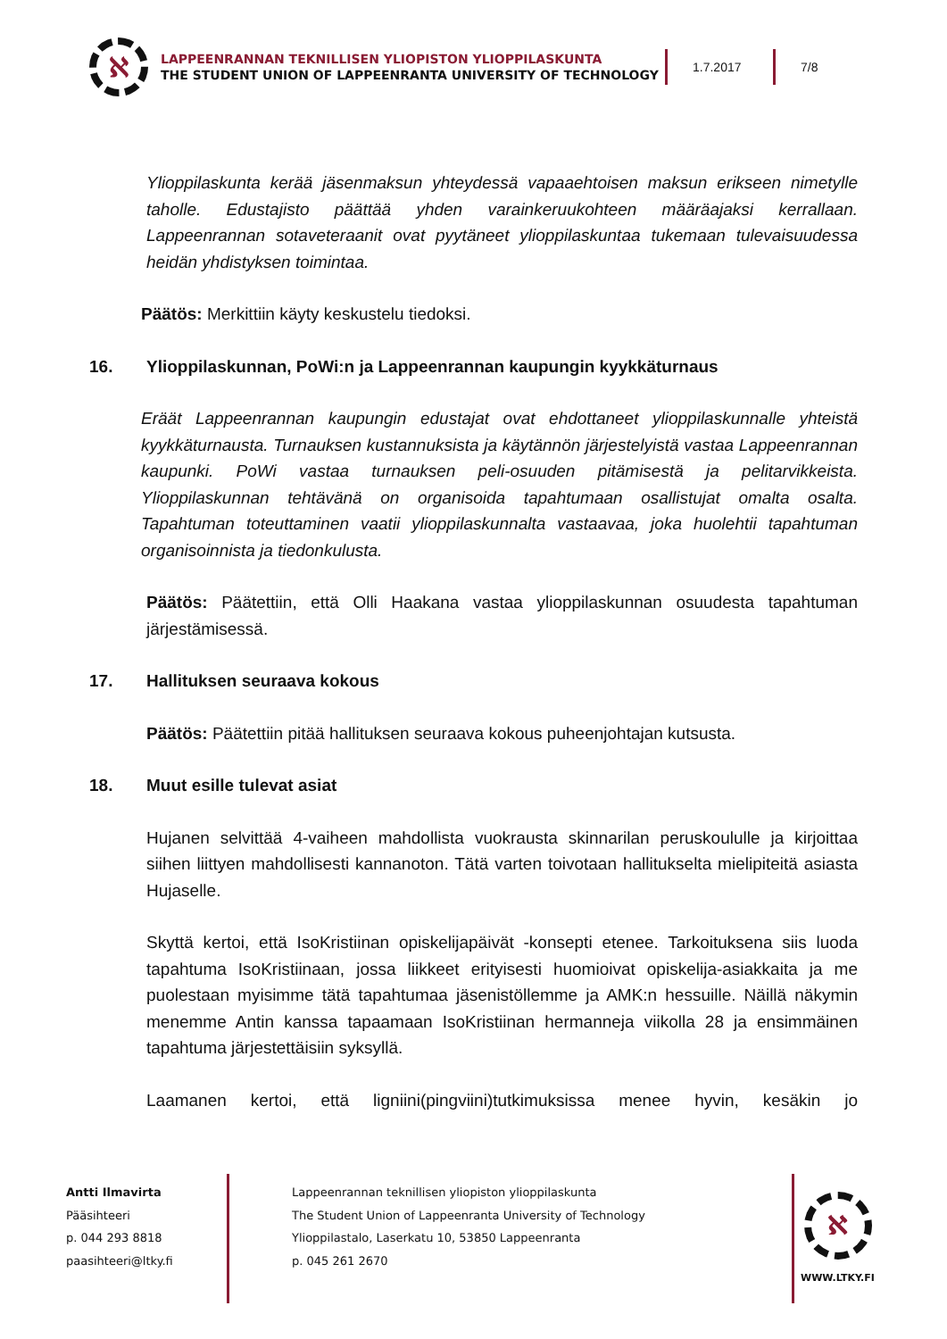ℵ
LAPPEENRANNAN TEKNILLISEN YLIOPISTON YLIOPPILASKUNTA
THE STUDENT UNION OF LAPPEENRANTA UNIVERSITY OF TECHNOLOGY
1.7.2017 7/8
Ylioppilaskunta kerää jäsenmaksun yhteydessä vapaaehtoisen maksun erikseen nimetylle taholle. Edustajisto päättää yhden varainkeruukohteen määräajaksi kerrallaan. Lappeenrannan sotaveteraanit ovat pyytäneet ylioppilaskuntaa tukemaan tulevaisuudessa heidän yhdistyksen toimintaa.
Päätös: Merkittiin käyty keskustelu tiedoksi.
16. Ylioppilaskunnan, PoWi:n ja Lappeenrannan kaupungin kyykkäturnaus
Eräät Lappeenrannan kaupungin edustajat ovat ehdottaneet ylioppilaskunnalle yhteistä kyykkäturnausta. Turnauksen kustannuksista ja käytännön järjestelyistä vastaa Lappeenrannan kaupunki. PoWi vastaa turnauksen peli-osuuden pitämisestä ja pelitarvikkeista. Ylioppilaskunnan tehtävänä on organisoida tapahtumaan osallistujat omalta osalta. Tapahtuman toteuttaminen vaatii ylioppilaskunnalta vastaavaa, joka huolehtii tapahtuman organisoinnista ja tiedonkulusta.
Päätös: Päätettiin, että Olli Haakana vastaa ylioppilaskunnan osuudesta tapahtuman järjestämisessä.
17. Hallituksen seuraava kokous
Päätös: Päätettiin pitää hallituksen seuraava kokous puheenjohtajan kutsusta.
18. Muut esille tulevat asiat
Hujanen selvittää 4-vaiheen mahdollista vuokrausta skinnarilan peruskoululle ja kirjoittaa siihen liittyen mahdollisesti kannanoton. Tätä varten toivotaan hallitukselta mielipiteitä asiasta Hujaselle.
Skyttä kertoi, että IsoKristiinan opiskelijapäivät -konsepti etenee. Tarkoituksena siis luoda tapahtuma IsoKristiinaan, jossa liikkeet erityisesti huomioivat opiskelija-asiakkaita ja me puolestaan myisimme tätä tapahtumaa jäsenistöllemme ja AMK:n hessuille. Näillä näkymin menemme Antin kanssa tapaamaan IsoKristiinan hermanneja viikolla 28 ja ensimmäinen tapahtuma järjestettäisiin syksyllä.
Laamanen kertoi, että ligniini(pingviini)tutkimuksissa menee hyvin, kesäkin jo
Antti Ilmavirta
Pääsihteeri
p. 044 293 8818
paasihteeri@ltky.fi
Lappeenrannan teknillisen yliopiston ylioppilaskunta
The Student Union of Lappeenranta University of Technology
Ylioppilastalo, Laserkatu 10, 53850 Lappeenranta
p. 045 261 2670
ℵ
WWW.LTKY.FI